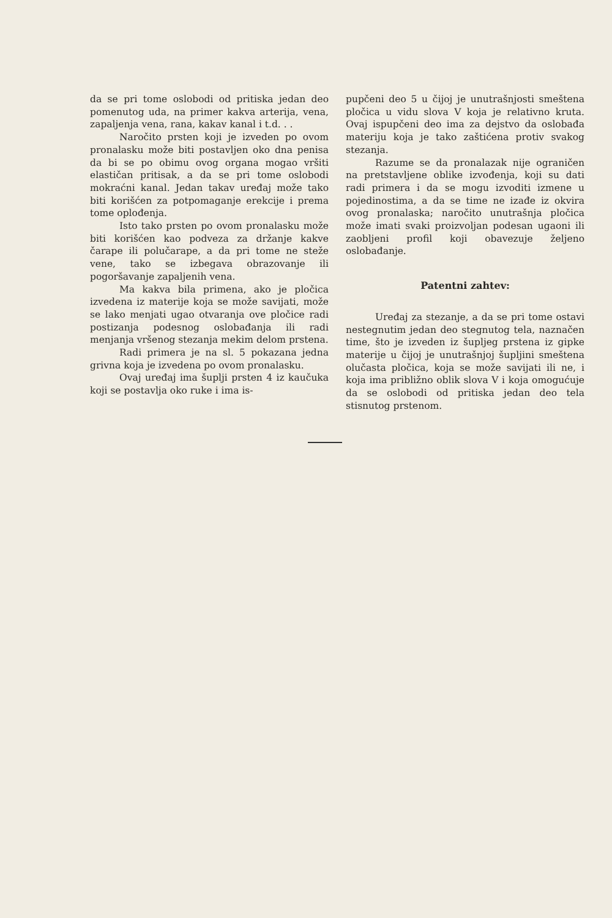da se pri tome oslobodi od pritiska jedan deo pomenutog uda, na primer kakva arterija, vena, zapaljenja vena, rana, kakav kanal i t.d. . .
Naročito prsten koji je izveden po ovom pronalasku može biti postavljen oko dna penisa da bi se po obimu ovog organa mogao vršiti elastičan pritisak, a da se pri tome oslobodi mokraćni kanal. Jedan takav uređaj može tako biti korišćen za potpomaganje erekcije i prema tome oplođenja.
Isto tako prsten po ovom pronalasku može biti korišćen kao podveza za držanje kakve čarape ili polučarape, a da pri tome ne steže vene, tako se izbegava obrazovanje ili pogoršavanje zapaljenih vena.
Ma kakva bila primena, ako je pločica izvedena iz materije koja se može savijati, može se lako menjati ugao otvaranja ove pločice radi postizanja podesnog oslobađanja ili radi menjanja vršenog stezanja mekim delom prstena.
Radi primera je na sl. 5 pokazana jedna grivna koja je izvedena po ovom pronalasku.
Ovaj uređaj ima šuplji prsten 4 iz kaučuka koji se postavlja oko ruke i ima is-
pupčeni deo 5 u čijoj je unutrašnjosti smeštena pločica u vidu slova V koja je relativno kruta. Ovaj ispupčeni deo ima za dejstvo da oslobađa materiju koja je tako zaštićena protiv svakog stezanja.
Razume se da pronalazak nije ograničen na pretstavljene oblike izvođenja, koji su dati radi primera i da se mogu izvoditi izmene u pojedinostima, a da se time ne izađe iz okvira ovog pronalaska; naročito unutrašnja pločica može imati svaki proizvoljan podesan ugaoni ili zaobljeni profil koji obavezuje željeno oslobađanje.
Patentni zahtev:
Uređaj za stezanje, a da se pri tome ostavi nestegnutim jedan deo stegnutog tela, naznačen time, što je izveden iz šupljeg prstena iz gipke materije u čijoj je unutrašnjoj šupljini smeštena olučasta pločica, koja se može savijati ili ne, i koja ima približno oblik slova V i koja omogućuje da se oslobodi od pritiska jedan deo tela stisnutog prstenom.